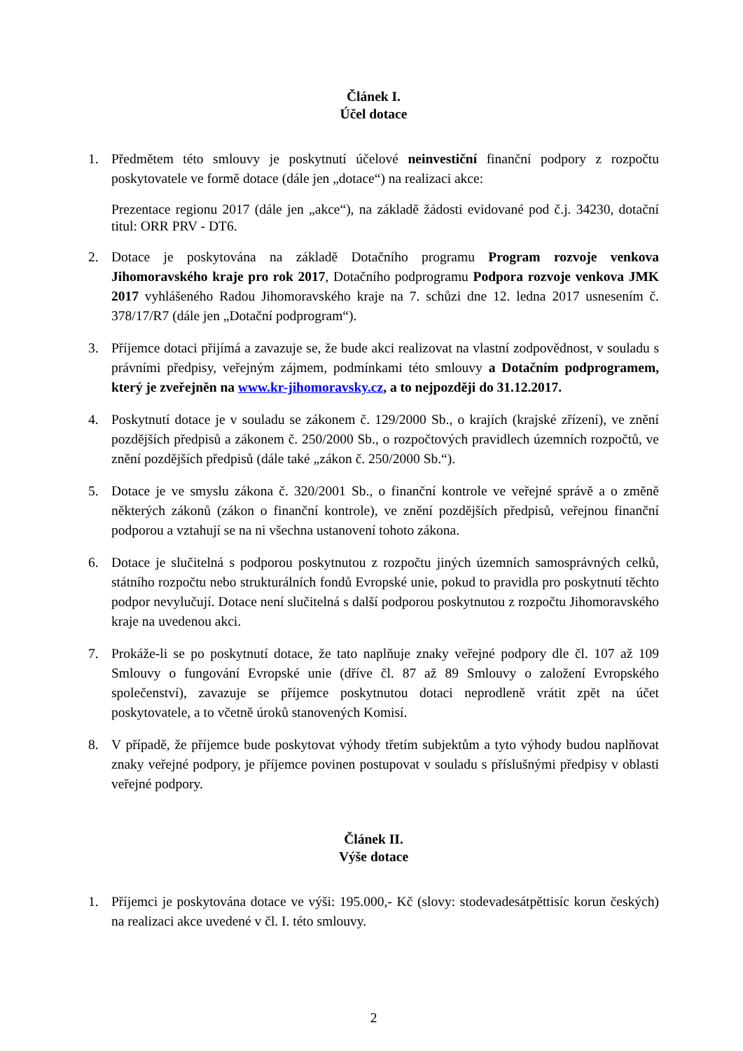Článek I.
Účel dotace
1. Předmětem této smlouvy je poskytnutí účelové neinvestiční finanční podpory z rozpočtu poskytovatele ve formě dotace (dále jen „dotace“) na realizaci akce:
Prezentace regionu 2017 (dále jen „akce“), na základě žádosti evidované pod č.j. 34230, dotační titul: ORR PRV - DT6.
2. Dotace je poskytována na základě Dotačního programu Program rozvoje venkova Jihomoravského kraje pro rok 2017, Dotačního podprogramu Podpora rozvoje venkova JMK 2017 vyhlášeného Radou Jihomoravského kraje na 7. schůzi dne 12. ledna 2017 usnesením č. 378/17/R7 (dále jen „Dotační podprogram“).
3. Příjemce dotaci přijímá a zavazuje se, že bude akci realizovat na vlastní zodpovědnost, v souladu s právními předpisy, veřejným zájmem, podmínkami této smlouvy a Dotačním podprogramem, který je zveřejněn na www.kr-jihomoravsky.cz, a to nejpozději do 31.12.2017.
4. Poskytnutí dotace je v souladu se zákonem č. 129/2000 Sb., o krajích (krajské zřízení), ve znění pozdějších předpisů a zákonem č. 250/2000 Sb., o rozpočtových pravidlech územních rozpočtů, ve znění pozdějších předpisů (dále také „zákon č. 250/2000 Sb.“).
5. Dotace je ve smyslu zákona č. 320/2001 Sb., o finanční kontrole ve veřejné správě a o změně některých zákonů (zákon o finanční kontrole), ve znění pozdějších předpisů, veřejnou finanční podporou a vztahují se na ni všechna ustanovení tohoto zákona.
6. Dotace je slučitelná s podporou poskytnutou z rozpočtu jiných územních samosprávných celků, státního rozpočtu nebo strukturálních fondů Evropské unie, pokud to pravidla pro poskytnutí těchto podpor nevylučují. Dotace není slučitelná s další podporou poskytnutou z rozpočtu Jihomoravského kraje na uvedenou akci.
7. Prokáže-li se po poskytnutí dotace, že tato naplňuje znaky veřejné podpory dle čl. 107 až 109 Smlouvy o fungování Evropské unie (dříve čl. 87 až 89 Smlouvy o založení Evropského společenství), zavazuje se příjemce poskytnutou dotaci neprodleně vrátit zpět na účet poskytovatele, a to včetně úroků stanovených Komisí.
8. V případě, že příjemce bude poskytovat výhody třetím subjektům a tyto výhody budou naplňovat znaky veřejné podpory, je příjemce povinen postupovat v souladu s příslušnými předpisy v oblasti veřejné podpory.
Článek II.
Výše dotace
1. Příjemci je poskytována dotace ve výši: 195.000,- Kč (slovy: stodevadesátpěttisíc korun českých) na realizaci akce uvedené v čl. I. této smlouvy.
2